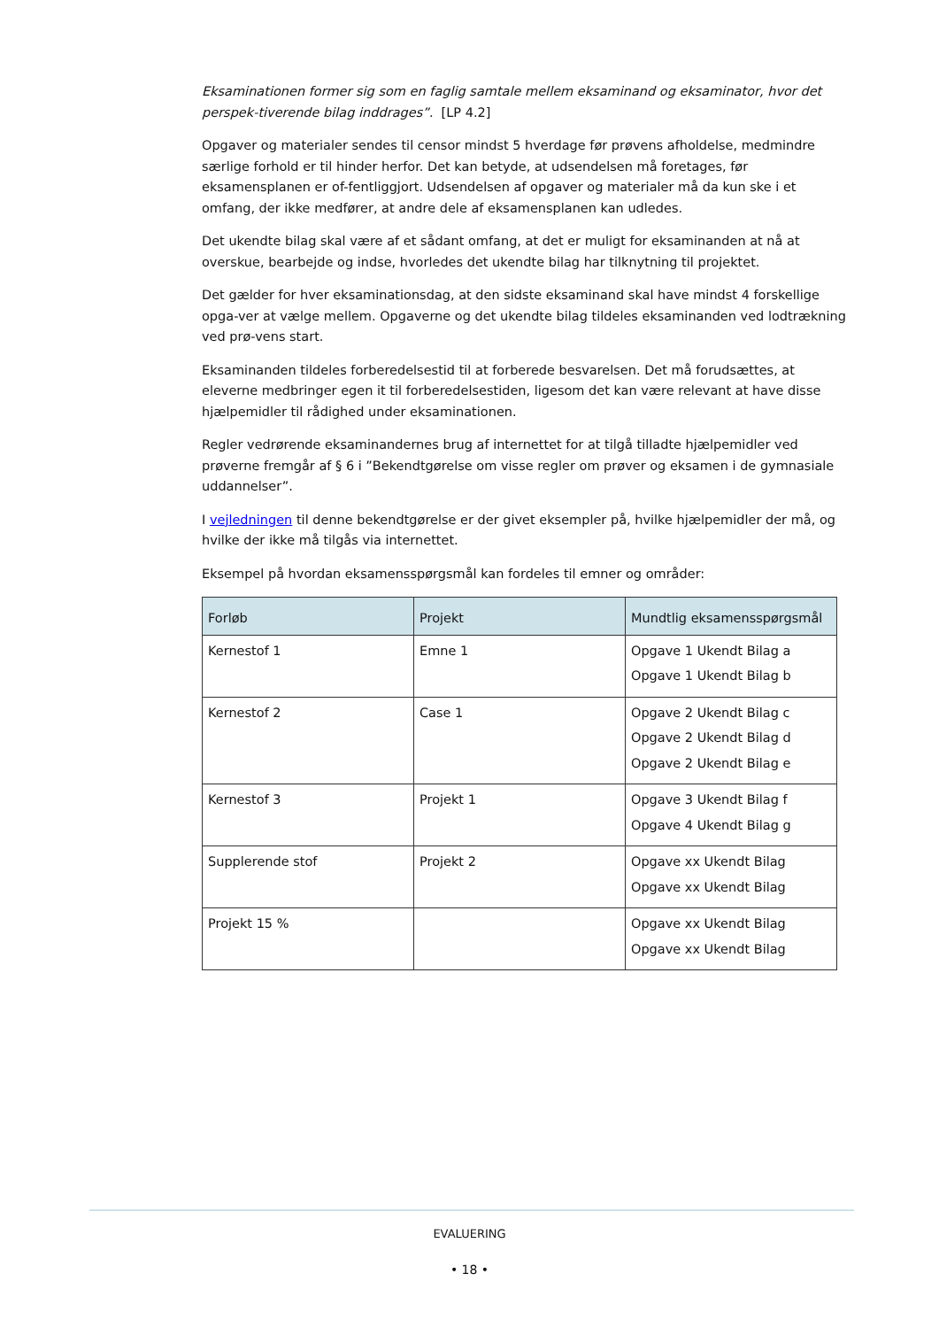Eksaminationen former sig som en faglig samtale mellem eksaminand og eksaminator, hvor det perspek-tiverende bilag inddrages”. [LP 4.2]
Opgaver og materialer sendes til censor mindst 5 hverdage før prøvens afholdelse, medmindre særlige forhold er til hinder herfor. Det kan betyde, at udsendelsen må foretages, før eksamensplanen er of-fentliggjort. Udsendelsen af opgaver og materialer må da kun ske i et omfang, der ikke medfører, at andre dele af eksamensplanen kan udledes.
Det ukendte bilag skal være af et sådant omfang, at det er muligt for eksaminanden at nå at overskue, bearbejde og indse, hvorledes det ukendte bilag har tilknytning til projektet.
Det gælder for hver eksaminationsdag, at den sidste eksaminand skal have mindst 4 forskellige opga-ver at vælge mellem. Opgaverne og det ukendte bilag tildeles eksaminanden ved lodtrækning ved prø-vens start.
Eksaminanden tildeles forberedelsestid til at forberede besvarelsen. Det må forudsættes, at eleverne medbringer egen it til forberedelsestiden, ligesom det kan være relevant at have disse hjælpemidler til rådighed under eksaminationen.
Regler vedrørende eksaminandernes brug af internettet for at tilgå tilladte hjælpemidler ved prøverne fremgår af § 6 i ”Bekendtgørelse om visse regler om prøver og eksamen i de gymnasiale uddannelser”.
I vejledningen til denne bekendtgørelse er der givet eksempler på, hvilke hjælpemidler der må, og hvilke der ikke må tilgås via internettet.
Eksempel på hvordan eksamensspørgsmål kan fordeles til emner og områder:
| Forløb | Projekt | Mundtlig eksamensspørgsmål |
| --- | --- | --- |
| Kernestof 1 | Emne 1 | Opgave 1 Ukendt Bilag a Opgave 1 Ukendt Bilag b |
| Kernestof 2 | Case 1 | Opgave 2 Ukendt Bilag c Opgave 2 Ukendt Bilag d Opgave 2 Ukendt Bilag e |
| Kernestof 3 | Projekt 1 | Opgave 3 Ukendt Bilag f Opgave 4 Ukendt Bilag g |
| Supplerende stof | Projekt 2 | Opgave xx Ukendt Bilag Opgave xx Ukendt Bilag |
| Projekt 15 % | | Opgave xx Ukendt Bilag Opgave xx Ukendt Bilag |
EVALUERING
• 18 •